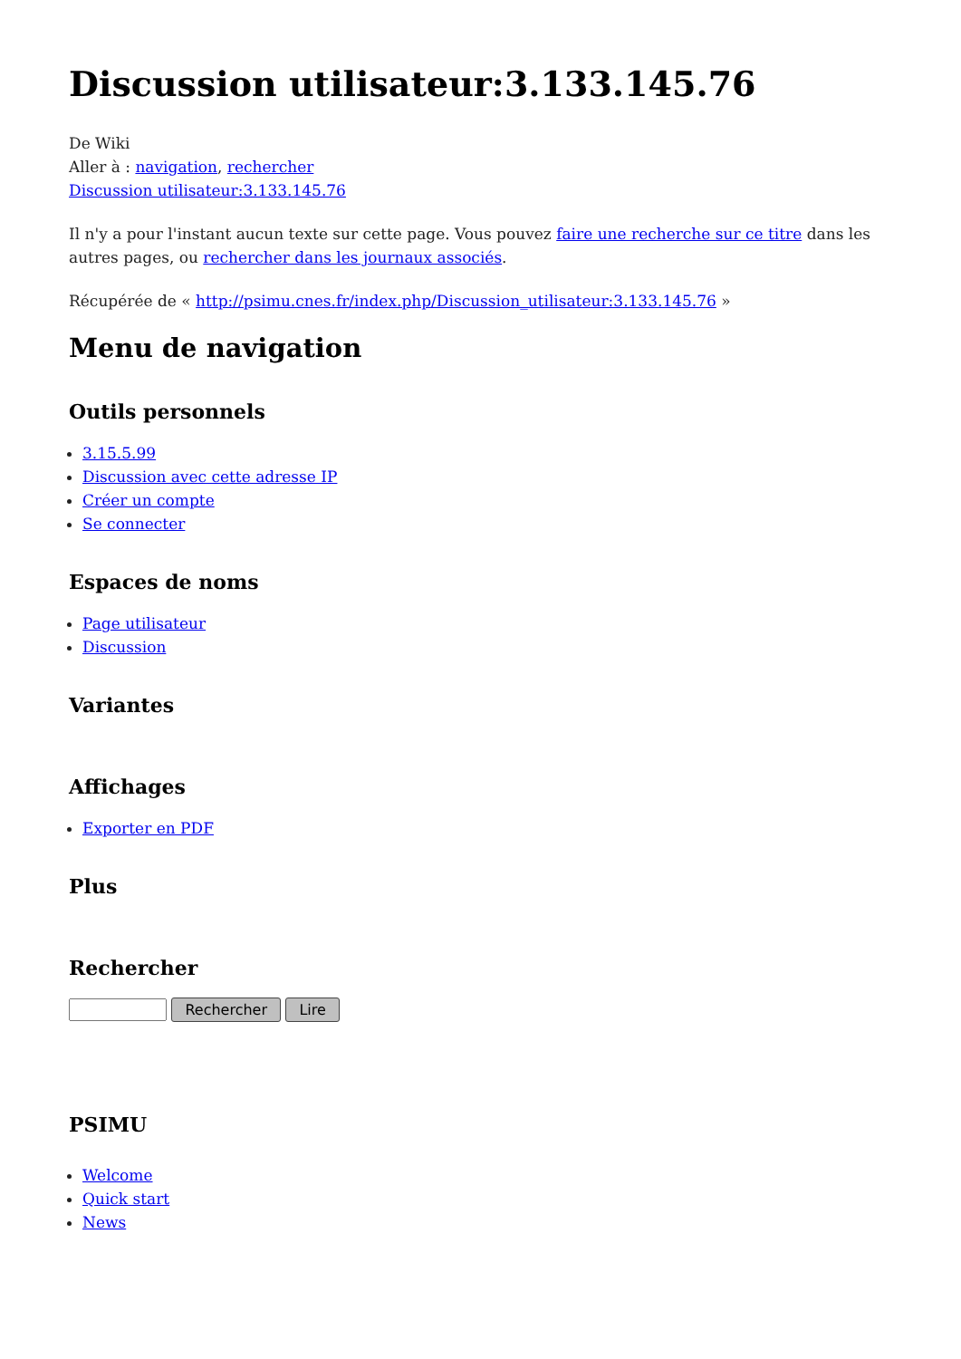Discussion utilisateur:3.133.145.76
De Wiki
Aller à : navigation, rechercher
Discussion utilisateur:3.133.145.76
Il n'y a pour l'instant aucun texte sur cette page. Vous pouvez faire une recherche sur ce titre dans les autres pages, ou rechercher dans les journaux associés.
Récupérée de « http://psimu.cnes.fr/index.php/Discussion_utilisateur:3.133.145.76 »
Menu de navigation
Outils personnels
3.15.5.99
Discussion avec cette adresse IP
Créer un compte
Se connecter
Espaces de noms
Page utilisateur
Discussion
Variantes
Affichages
Exporter en PDF
Plus
Rechercher
Rechercher Lire
PSIMU
Welcome
Quick start
News